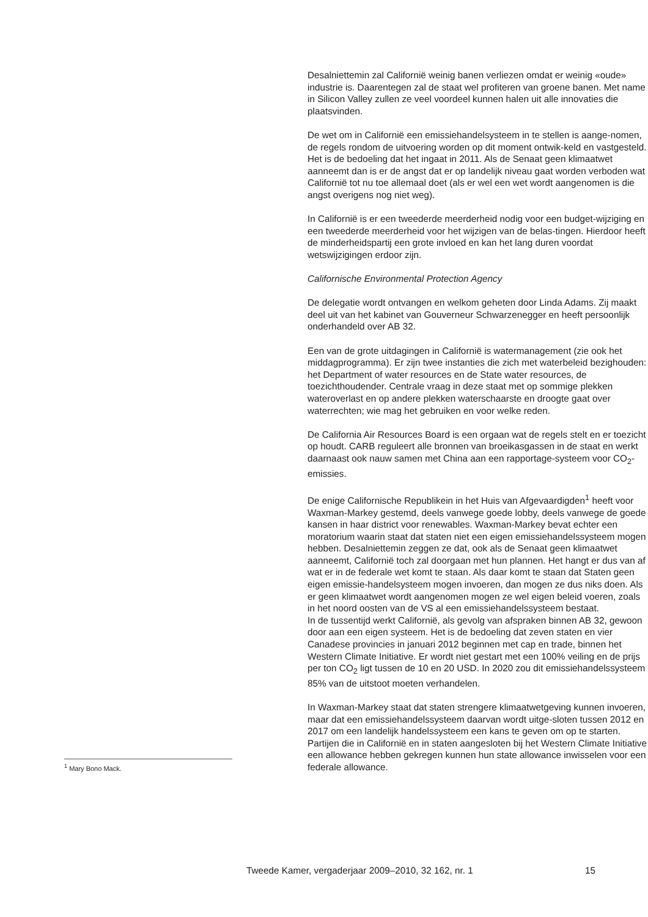<sup>1</sup> Mary Bono Mack.
Desalniettemin zal Californië weinig banen verliezen omdat er weinig «oude» industrie is. Daarentegen zal de staat wel profiteren van groene banen. Met name in Silicon Valley zullen ze veel voordeel kunnen halen uit alle innovaties die plaatsvinden.
De wet om in Californië een emissiehandelsysteem in te stellen is aange-nomen, de regels rondom de uitvoering worden op dit moment ontwik-keld en vastgesteld. Het is de bedoeling dat het ingaat in 2011. Als de Senaat geen klimaatwet aanneemt dan is er de angst dat er op landelijk niveau gaat worden verboden wat Californië tot nu toe allemaal doet (als er wel een wet wordt aangenomen is die angst overigens nog niet weg).
In Californië is er een tweederde meerderheid nodig voor een budget-wijziging en een tweederde meerderheid voor het wijzigen van de belas-tingen. Hierdoor heeft de minderheidspartij een grote invloed en kan het lang duren voordat wetswijzigingen erdoor zijn.
Californische Environmental Protection Agency
De delegatie wordt ontvangen en welkom geheten door Linda Adams. Zij maakt deel uit van het kabinet van Gouverneur Schwarzenegger en heeft persoonlijk onderhandeld over AB 32.
Een van de grote uitdagingen in Californië is watermanagement (zie ook het middagprogramma). Er zijn twee instanties die zich met waterbeleid bezighouden: het Department of water resources en de State water resources, de toezichthoudender. Centrale vraag in deze staat met op sommige plekken wateroverlast en op andere plekken waterschaarste en droogte gaat over waterrechten; wie mag het gebruiken en voor welke reden.
De California Air Resources Board is een orgaan wat de regels stelt en er toezicht op houdt. CARB reguleert alle bronnen van broeikasgassen in de staat en werkt daarnaast ook nauw samen met China aan een rapportage-systeem voor CO<sub>2</sub>-emissies.
De enige Californische Republikein in het Huis van Afgevaardigden<sup>1</sup> heeft voor Waxman-Markey gestemd, deels vanwege goede lobby, deels vanwege de goede kansen in haar district voor renewables. Waxman-Markey bevat echter een moratorium waarin staat dat staten niet een eigen emissiehandelssysteem mogen hebben. Desalniettemin zeggen ze dat, ook als de Senaat geen klimaatwet aanneemt, Californië toch zal doorgaan met hun plannen. Het hangt er dus van af wat er in de federale wet komt te staan. Als daar komt te staan dat Staten geen eigen emissie-handelsysteem mogen invoeren, dan mogen ze dus niks doen. Als er geen klimaatwet wordt aangenomen mogen ze wel eigen beleid voeren, zoals in het noord oosten van de VS al een emissiehandelssysteem bestaat.
In de tussentijd werkt Californië, als gevolg van afspraken binnen AB 32, gewoon door aan een eigen systeem. Het is de bedoeling dat zeven staten en vier Canadese provincies in januari 2012 beginnen met cap en trade, binnen het Western Climate Initiative. Er wordt niet gestart met een 100% veiling en de prijs per ton CO<sub>2</sub> ligt tussen de 10 en 20 USD. In 2020 zou dit emissiehandelssysteem 85% van de uitstoot moeten verhandelen.
In Waxman-Markey staat dat staten strengere klimaatwetgeving kunnen invoeren, maar dat een emissiehandelssysteem daarvan wordt uitge-sloten tussen 2012 en 2017 om een landelijk handelssysteem een kans te geven om op te starten. Partijen die in Californië en in staten aangesloten bij het Western Climate Initiative een allowance hebben gekregen kunnen hun state allowance inwisselen voor een federale allowance.
Tweede Kamer, vergaderjaar 2009–2010, 32 162, nr. 1 15